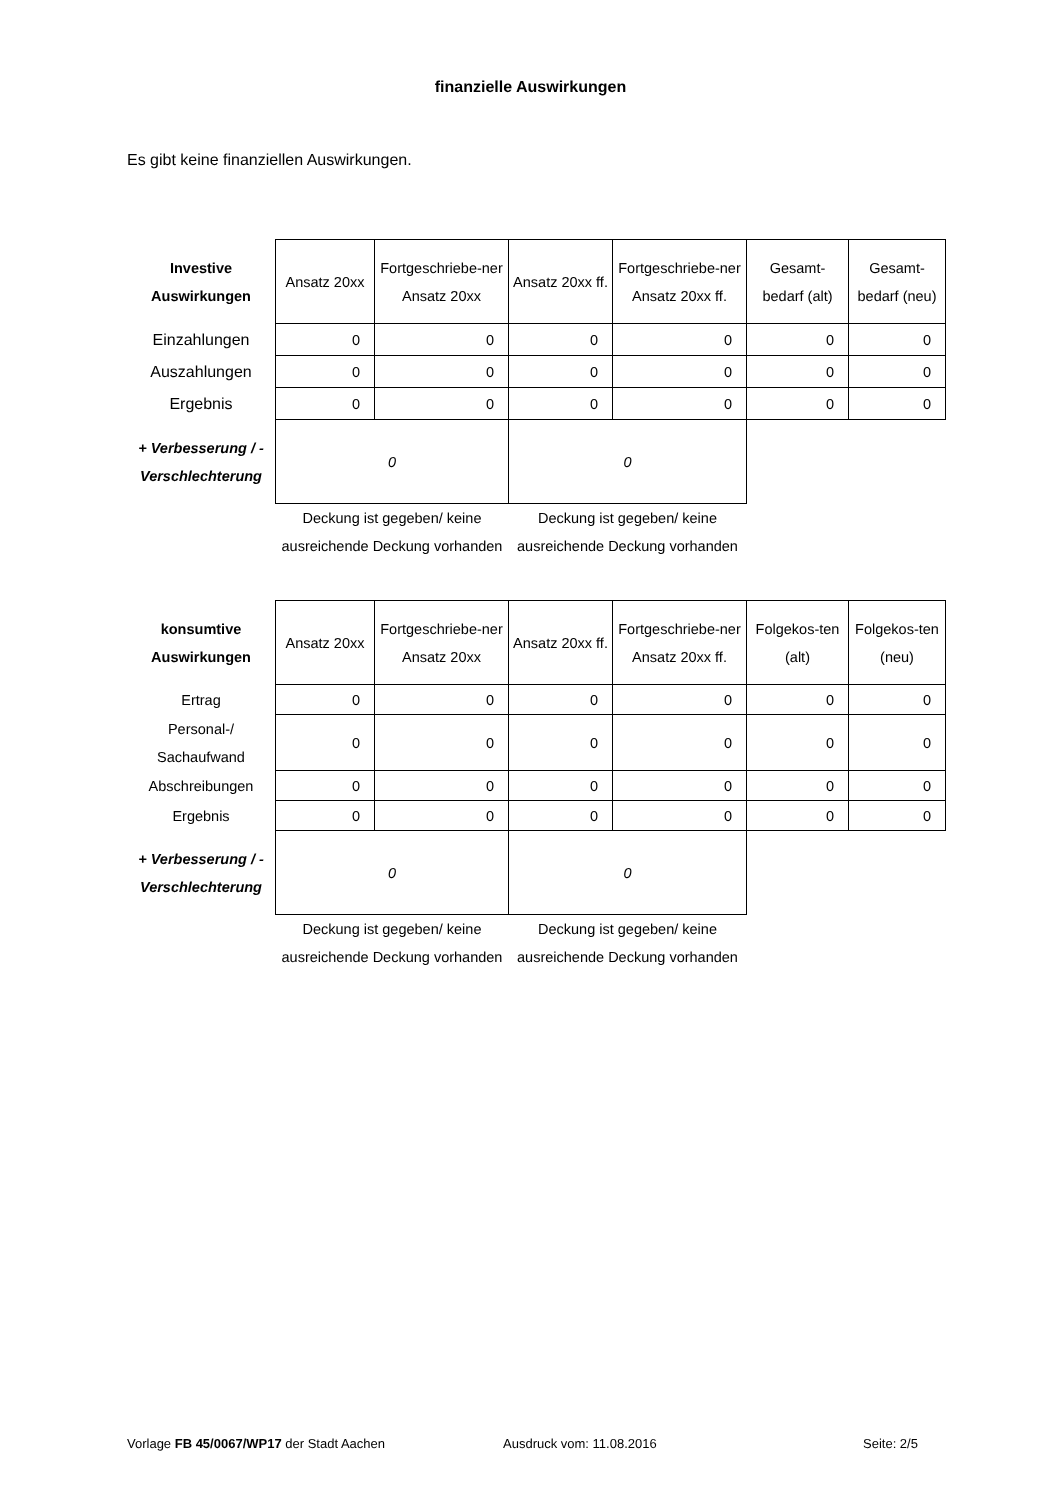finanzielle Auswirkungen
Es gibt keine finanziellen Auswirkungen.
| Investive Auswirkungen | Ansatz 20xx | Fortgeschriebe-ner Ansatz 20xx | Ansatz 20xx ff. | Fortgeschriebe-ner Ansatz 20xx ff. | Gesamt-bedarf (alt) | Gesamt-bedarf (neu) |
| Einzahlungen | 0 | 0 | 0 | 0 | 0 | 0 |
| Auszahlungen | 0 | 0 | 0 | 0 | 0 | 0 |
| Ergebnis | 0 | 0 | 0 | 0 | 0 | 0 |
| + Verbesserung / - Verschlechterung | 0 | | 0 | | | |
| | Deckung ist gegeben/ keine ausreichende Deckung vorhanden | | Deckung ist gegeben/ keine ausreichende Deckung vorhanden | | | |
| konsumtive Auswirkungen | Ansatz 20xx | Fortgeschriebe-ner Ansatz 20xx | Ansatz 20xx ff. | Fortgeschriebe-ner Ansatz 20xx ff. | Folgekos-ten (alt) | Folgekos-ten (neu) |
| Ertrag | 0 | 0 | 0 | 0 | 0 | 0 |
| Personal-/ Sachaufwand | 0 | 0 | 0 | 0 | 0 | 0 |
| Abschreibungen | 0 | 0 | 0 | 0 | 0 | 0 |
| Ergebnis | 0 | 0 | 0 | 0 | 0 | 0 |
| + Verbesserung / - Verschlechterung | 0 | | 0 | | | |
| | Deckung ist gegeben/ keine ausreichende Deckung vorhanden | | Deckung ist gegeben/ keine ausreichende Deckung vorhanden | | | |
Vorlage FB 45/0067/WP17 der Stadt Aachen Ausdruck vom: 11.08.2016 Seite: 2/5